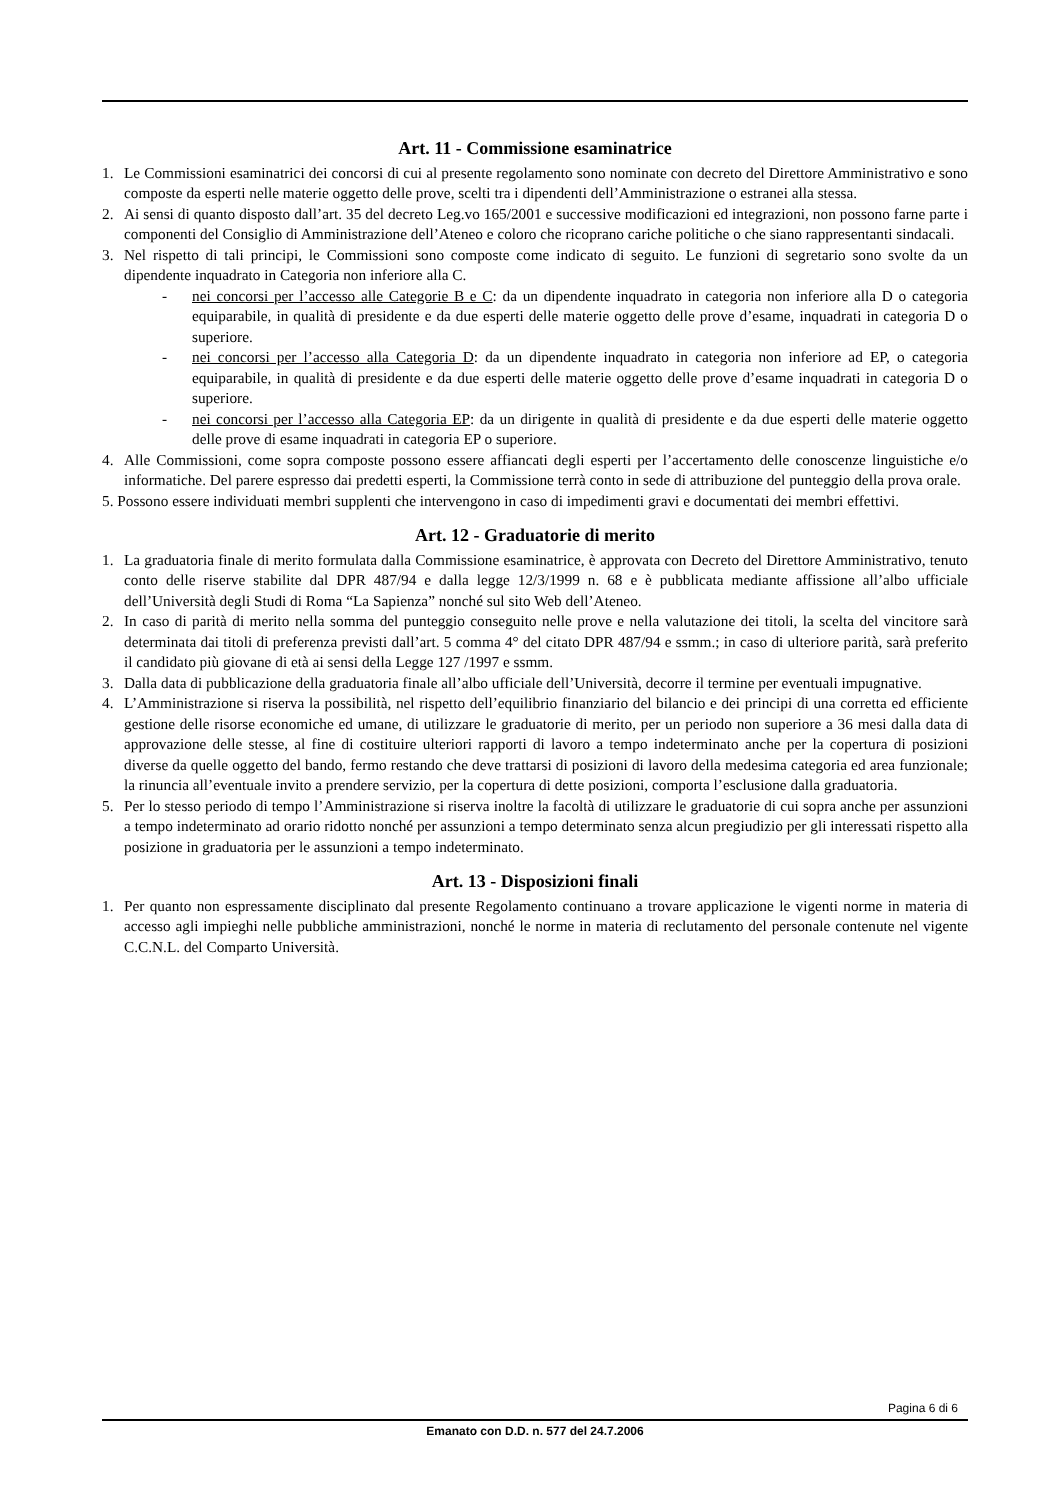Art. 11 - Commissione esaminatrice
1. Le Commissioni esaminatrici dei concorsi di cui al presente regolamento sono nominate con decreto del Direttore Amministrativo e sono composte da esperti nelle materie oggetto delle prove, scelti tra i dipendenti dell’Amministrazione o estranei alla stessa.
2. Ai sensi di quanto disposto dall’art. 35 del decreto Leg.vo 165/2001 e successive modificazioni ed integrazioni, non possono farne parte i componenti del Consiglio di Amministrazione dell’Ateneo e coloro che ricoprano cariche politiche o che siano rappresentanti sindacali.
3. Nel rispetto di tali principi, le Commissioni sono composte come indicato di seguito. Le funzioni di segretario sono svolte da un dipendente inquadrato in Categoria non inferiore alla C.
- nei concorsi per l’accesso alle Categorie B e C: da un dipendente inquadrato in categoria non inferiore alla D o categoria equiparabile, in qualità di presidente e da due esperti delle materie oggetto delle prove d’esame, inquadrati in categoria D o superiore.
- nei concorsi per l’accesso alla Categoria D: da un dipendente inquadrato in categoria non inferiore ad EP, o categoria equiparabile, in qualità di presidente e da due esperti delle materie oggetto delle prove d’esame inquadrati in categoria D o superiore.
- nei concorsi per l’accesso alla Categoria EP: da un dirigente in qualità di presidente e da due esperti delle materie oggetto delle prove di esame inquadrati in categoria EP o superiore.
4. Alle Commissioni, come sopra composte possono essere affiancati degli esperti per l’accertamento delle conoscenze linguistiche e/o informatiche. Del parere espresso dai predetti esperti, la Commissione terrà conto in sede di attribuzione del punteggio della prova orale.
5. Possono essere individuati membri supplenti che intervengono in caso di impedimenti gravi e documentati dei membri effettivi.
Art. 12 - Graduatorie di merito
1. La graduatoria finale di merito formulata dalla Commissione esaminatrice, è approvata con Decreto del Direttore Amministrativo, tenuto conto delle riserve stabilite dal DPR 487/94 e dalla legge 12/3/1999 n. 68 e è pubblicata mediante affissione all’albo ufficiale dell’Università degli Studi di Roma “La Sapienza” nonché sul sito Web dell’Ateneo.
2. In caso di parità di merito nella somma del punteggio conseguito nelle prove e nella valutazione dei titoli, la scelta del vincitore sarà determinata dai titoli di preferenza previsti dall’art. 5 comma 4° del citato DPR 487/94 e ssmm.; in caso di ulteriore parità, sarà preferito il candidato più giovane di età ai sensi della Legge 127 /1997 e ssmm.
3. Dalla data di pubblicazione della graduatoria finale all’albo ufficiale dell’Università, decorre il termine per eventuali impugnative.
4. L’Amministrazione si riserva la possibilità, nel rispetto dell’equilibrio finanziario del bilancio e dei principi di una corretta ed efficiente gestione delle risorse economiche ed umane, di utilizzare le graduatorie di merito, per un periodo non superiore a 36 mesi dalla data di approvazione delle stesse, al fine di costituire ulteriori rapporti di lavoro a tempo indeterminato anche per la copertura di posizioni diverse da quelle oggetto del bando, fermo restando che deve trattarsi di posizioni di lavoro della medesima categoria ed area funzionale; la rinuncia all’eventuale invito a prendere servizio, per la copertura di dette posizioni, comporta l’esclusione dalla graduatoria.
5. Per lo stesso periodo di tempo l’Amministrazione si riserva inoltre la facoltà di utilizzare le graduatorie di cui sopra anche per assunzioni a tempo indeterminato ad orario ridotto nonché per assunzioni a tempo determinato senza alcun pregiudizio per gli interessati rispetto alla posizione in graduatoria per le assunzioni a tempo indeterminato.
Art. 13 - Disposizioni finali
1. Per quanto non espressamente disciplinato dal presente Regolamento continuano a trovare applicazione le vigenti norme in materia di accesso agli impieghi nelle pubbliche amministrazioni, nonché le norme in materia di reclutamento del personale contenute nel vigente C.C.N.L. del Comparto Università.
Pagina 6 di 6
Emanato con D.D. n. 577 del 24.7.2006